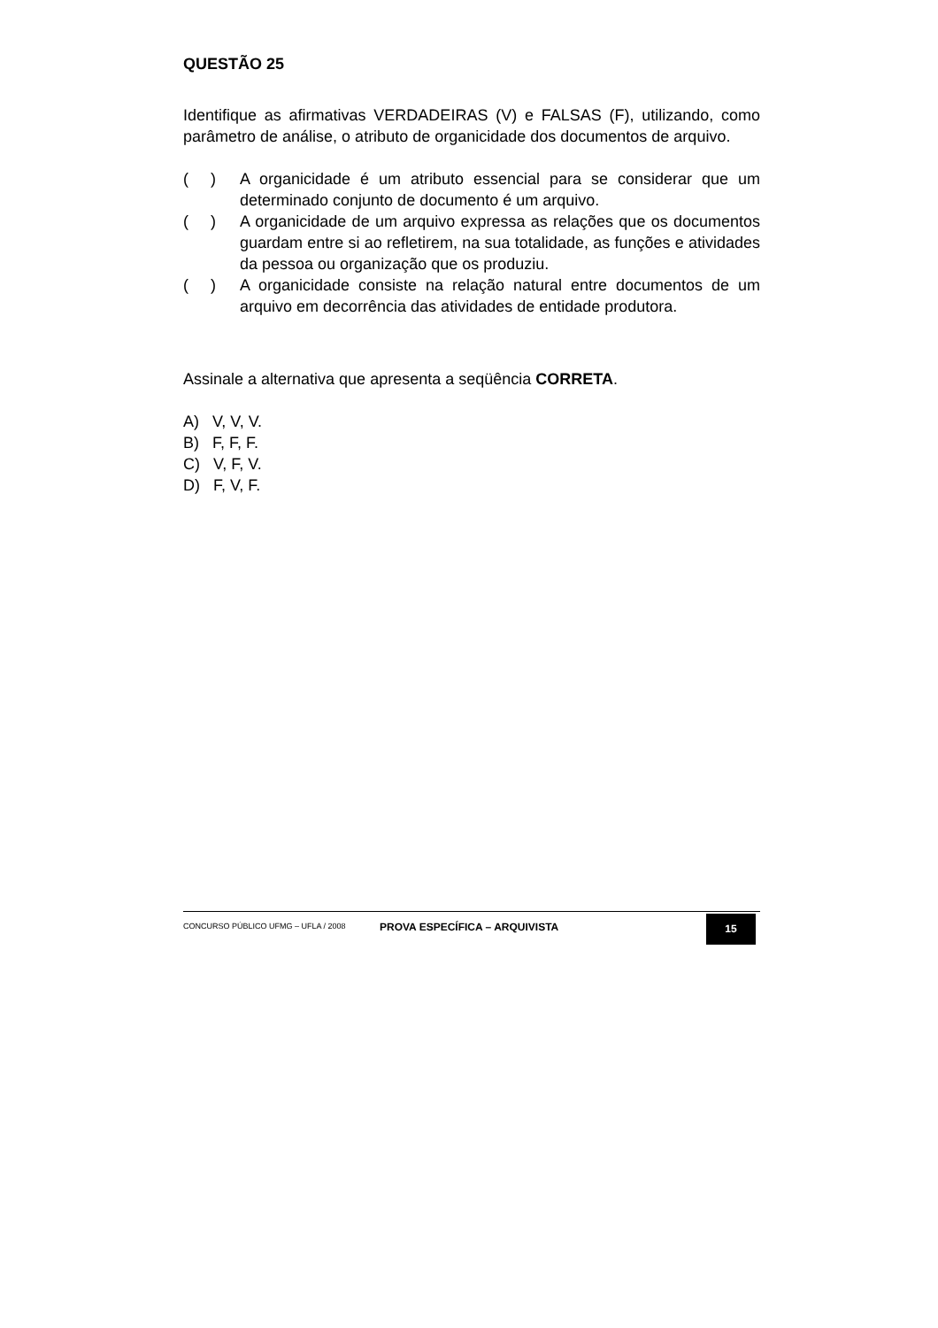QUESTÃO 25
Identifique as afirmativas VERDADEIRAS (V) e FALSAS (F), utilizando, como parâmetro de análise, o atributo de organicidade dos documentos de arquivo.
( ) A organicidade é um atributo essencial para se considerar que um determinado conjunto de documento é um arquivo.
( ) A organicidade de um arquivo expressa as relações que os documentos guardam entre si ao refletirem, na sua totalidade, as funções e atividades da pessoa ou organização que os produziu.
( ) A organicidade consiste na relação natural entre documentos de um arquivo em decorrência das atividades de entidade produtora.
Assinale a alternativa que apresenta a seqüência CORRETA.
A) V, V, V.
B) F, F, F.
C) V, F, V.
D) F, V, F.
CONCURSO PÚBLICO UFMG – UFLA / 2008
PROVA ESPECÍFICA – ARQUIVISTA
15